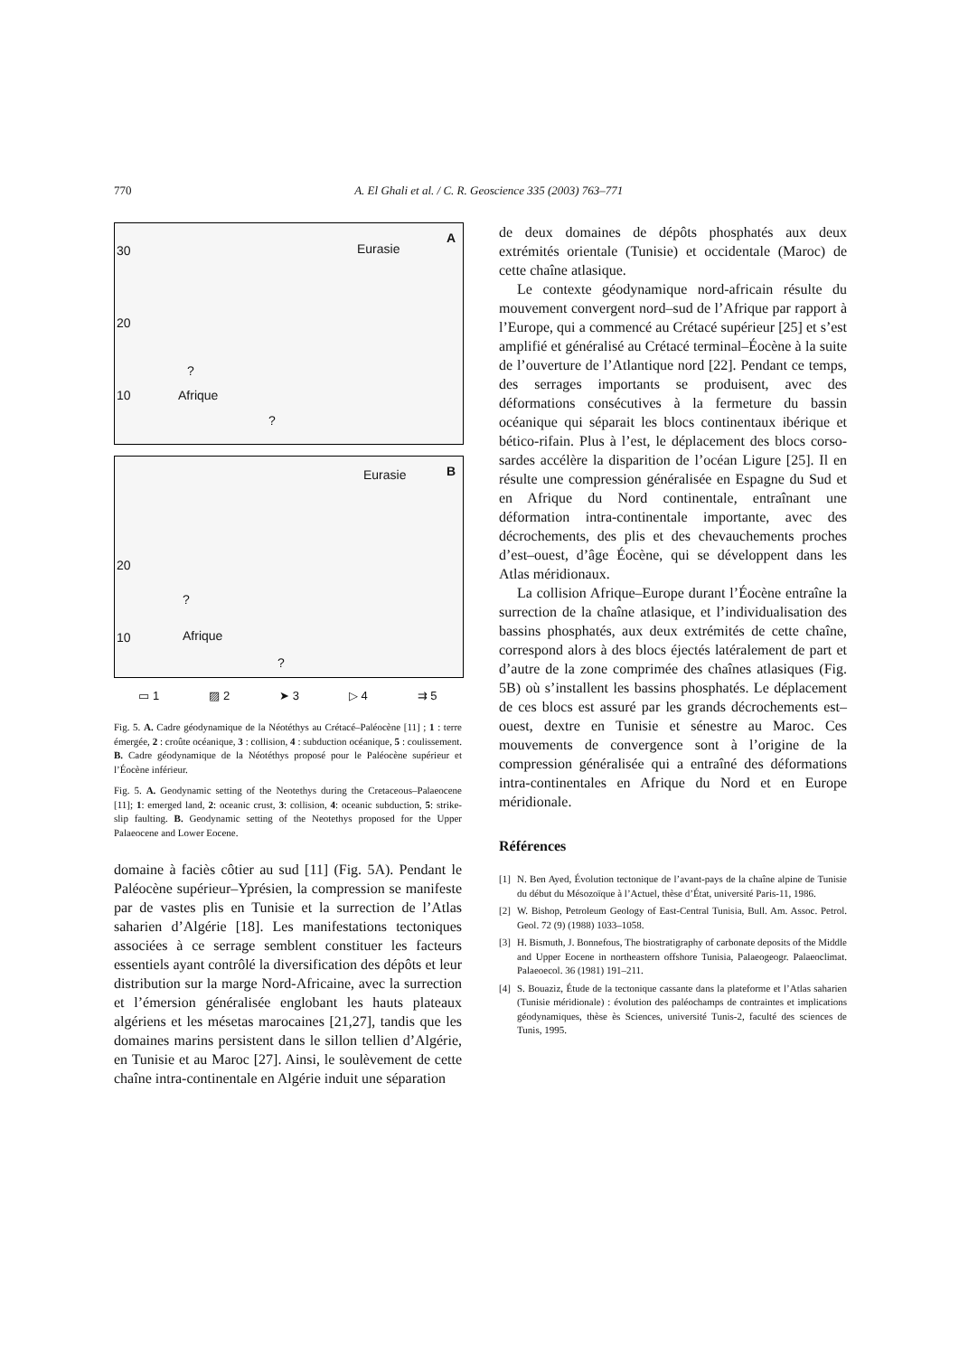770 A. El Ghali et al. / C. R. Geoscience 335 (2003) 763–771
30
20
10
Eurasie
A
Afrique??
20
10
Eurasie B
Afrique??
▭ 1 ▨ 2 ➤ 3 ▷ 4 ⇉ 5
Fig. 5. A. Cadre géodynamique de la Néotéthys au Crétacé–Paléocène [11] ; 1 : terre émergée, 2 : croûte océanique, 3 : collision, 4 : subduction océanique, 5 : coulissement. B. Cadre géodynamique de la Néotéthys proposé pour le Paléocène supérieur et l’Éocène inférieur.
Fig. 5. A. Geodynamic setting of the Neotethys during the Cretaceous–Palaeocene [11]; 1: emerged land, 2: oceanic crust, 3: collision, 4: oceanic subduction, 5: strike-slip faulting. B. Geodynamic setting of the Neotethys proposed for the Upper Palaeocene and Lower Eocene.
domaine à faciès côtier au sud [11] (Fig. 5A). Pendant le Paléocène supérieur–Yprésien, la compression se manifeste par de vastes plis en Tunisie et la surrection de l’Atlas saharien d’Algérie [18]. Les manifestations tectoniques associées à ce serrage semblent constituer les facteurs essentiels ayant contrôlé la diversification des dépôts et leur distribution sur la marge Nord-Africaine, avec la surrection et l’émersion généralisée englobant les hauts plateaux algériens et les mésetas marocaines [21,27], tandis que les domaines marins persistent dans le sillon tellien d’Algérie, en Tunisie et au Maroc [27]. Ainsi, le soulèvement de cette chaîne intra-continentale en Algérie induit une séparation
de deux domaines de dépôts phosphatés aux deux extrémités orientale (Tunisie) et occidentale (Maroc) de cette chaîne atlasique.
Le contexte géodynamique nord-africain résulte du mouvement convergent nord–sud de l’Afrique par rapport à l’Europe, qui a commencé au Crétacé supérieur [25] et s’est amplifié et généralisé au Crétacé terminal–Éocène à la suite de l’ouverture de l’Atlantique nord [22]. Pendant ce temps, des serrages importants se produisent, avec des déformations consécutives à la fermeture du bassin océanique qui séparait les blocs continentaux ibérique et bético-rifain. Plus à l’est, le déplacement des blocs corso-sardes accélère la disparition de l’océan Ligure [25]. Il en résulte une compression généralisée en Espagne du Sud et en Afrique du Nord continentale, entraînant une déformation intra-continentale importante, avec des décrochements, des plis et des chevauchements proches d’est–ouest, d’âge Éocène, qui se développent dans les Atlas méridionaux.
La collision Afrique–Europe durant l’Éocène entraîne la surrection de la chaîne atlasique, et l’individualisation des bassins phosphatés, aux deux extrémités de cette chaîne, correspond alors à des blocs éjectés latéralement de part et d’autre de la zone comprimée des chaînes atlasiques (Fig. 5B) où s’installent les bassins phosphatés. Le déplacement de ces blocs est assuré par les grands décrochements est–ouest, dextre en Tunisie et sénestre au Maroc. Ces mouvements de convergence sont à l’origine de la compression généralisée qui a entraîné des déformations intra-continentales en Afrique du Nord et en Europe méridionale.
Références
[1] N. Ben Ayed, Évolution tectonique de l’avant-pays de la chaîne alpine de Tunisie du début du Mésozoïque à l’Actuel, thèse d’État, université Paris-11, 1986.
[2] W. Bishop, Petroleum Geology of East-Central Tunisia, Bull. Am. Assoc. Petrol. Geol. 72 (9) (1988) 1033–1058.
[3] H. Bismuth, J. Bonnefous, The biostratigraphy of carbonate deposits of the Middle and Upper Eocene in northeastern offshore Tunisia, Palaeogeogr. Palaeoclimat. Palaeoecol. 36 (1981) 191–211.
[4] S. Bouaziz, Étude de la tectonique cassante dans la plateforme et l’Atlas saharien (Tunisie méridionale) : évolution des paléochamps de contraintes et implications géodynamiques, thèse ès Sciences, université Tunis-2, faculté des sciences de Tunis, 1995.